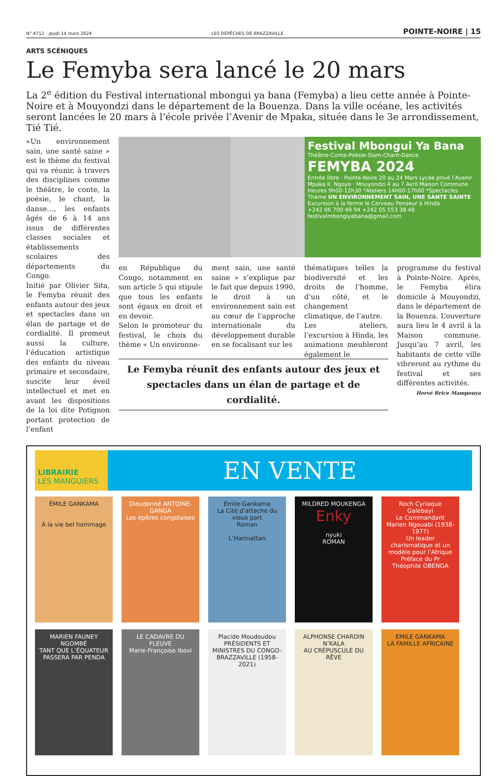N° 4712 - jeudi 14 mars 2024 LES DÉPÊCHES DE BRAZZAVILLE POINTE-NOIRE | 15
ARTS SCÉNIQUES
Le Femyba sera lancé le 20 mars
La 2<sup>e</sup> édition du Festival international mbongui ya bana (Femyba) a lieu cette année à Pointe-Noire et à Mouyondzi dans le département de la Bouenza. Dans la ville océane, les activités seront lancées le 20 mars à l’école privée l’Avenir de Mpaka, située dans le 3e arrondissement, Tié Tié.
«Un environnement sain, une santé saine » est le thème du festival qui va réunir, à travers des disciplines comme le théâtre, le conte, la poésie, le chant, la danse…, les enfants âgés de 6 à 14 ans issus de différentes classes sociales et établissements scolaires des départements du Congo.
Initié par Olivier Sita, le Femyba réunit des enfants autour des jeux et spectacles dans un élan de partage et de cordialité. Il promeut aussi la culture, l’éducation artistique des enfants du niveau primaire et secondaire, suscite leur éveil intellectuel et met en avant les dispositions de la loi dite Potignon portant protection de l’enfant
Festival Mbongui Ya Bana
Théâtre-Conte-Poésie-Slam-Chant-Dance
FEMYBA 2024
Entrée libre · Pointe-Noire 20 au 24 Mars Lycée privé l’Avenir Mpaka II, Ngoyo · Mouyondzi 4 au 7 Avril Maison Commune
Heures 9h00-12h30 *Ateliers 14h00-17h00 *Spectacles
Thème UN ENVIRONNEMENT SAIN, UNE SANTE SAINTE
Excursion à la ferme le Cerveau Penseur à Hinda
+242 06 700 49 94 +242 05 553 38 48 festivalmbongiyabana@gmail.com
en République du Congo, notamment en son article 5 qui stipule que tous les enfants sont égaux en droit et en devoir.
Selon le promoteur du festival, le choix du thème « Un environne-
ment sain, une santé saine » s’explique par le fait que depuis 1990, le droit à un environnement sain est au cœur de l’approche internationale du développement durable en se focalisant sur les
thématiques telles la biodiversité et les droits de l’homme, d’un côté, et le changement climatique, de l’autre.
Les ateliers, l’excursion à Hinda, les animations meubleront également le
programme du festival à Pointe-Noire. Après, le Femyba élira domicile à Mouyondzi, dans le département de la Bouenza. L’ouverture aura lieu le 4 avril à la Maison commune. Jusqu’au 7 avril, les habitants de cette ville vibreront au rythme du festival et ses différentes activités.
Hervé Brice Mampouya
Le Femyba réunit des enfants autour des jeux et spectacles dans un élan de partage et de cordialité.
LIBRAIRIE
LES MANGUIERS
EN VENTE
ÉMILE GANKAMA
À la vie bel hommage
Dieudonné ANTOINE-GANGA
Les épîtres congolaises
Émile Gankama
La Cité d’attache du vieux port
Roman
L’Harmattan
MILDRED MOUKENGA
Enky
nyuki
ROMAN
Roch Cyriaque Galebayi
Le Commandant Marien Ngouabi (1938-1977)
Un leader charismatique et un modèle pour l’Afrique
Préface du Pr Théophile OBENGA
MARIEN FAUNEY NGOMBÉ
TANT QUE L’ÉQUATEUR PASSERA PAR PENDA
LE CADAVRE DU FLEUVE
Marie-Françoise Ibovi
Placide Moudoudou
PRÉSIDENTS ET MINISTRES DU CONGO-BRAZZAVILLE (1958-2021)
ALPHONSE CHARDIN N’KALA
AU CRÉPUSCULE DU RÊVE
EMILE GANKAMA
LA FAMILLE AFRICAINE